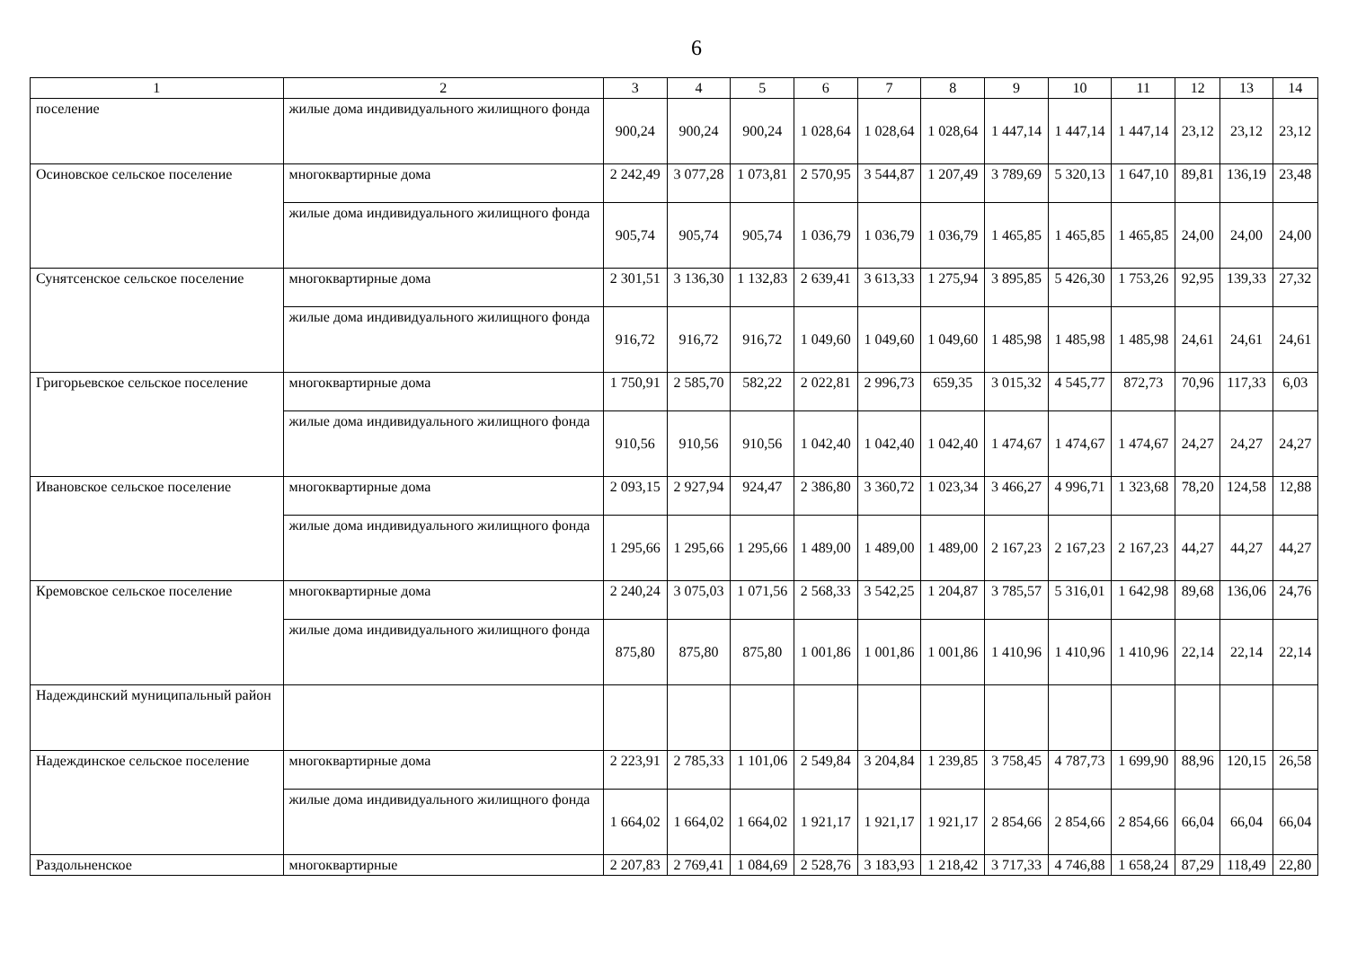6
| 1 | 2 | 3 | 4 | 5 | 6 | 7 | 8 | 9 | 10 | 11 | 12 | 13 | 14 |
| --- | --- | --- | --- | --- | --- | --- | --- | --- | --- | --- | --- | --- | --- |
| поселение | жилые дома индивидуального жилищного фонда | 900,24 | 900,24 | 900,24 | 1 028,64 | 1 028,64 | 1 028,64 | 1 447,14 | 1 447,14 | 1 447,14 | 23,12 | 23,12 | 23,12 |
| Осиновское сельское поселение | многоквартирные дома | 2 242,49 | 3 077,28 | 1 073,81 | 2 570,95 | 3 544,87 | 1 207,49 | 3 789,69 | 5 320,13 | 1 647,10 | 89,81 | 136,19 | 23,48 |
| | жилые дома индивидуального жилищного фонда | 905,74 | 905,74 | 905,74 | 1 036,79 | 1 036,79 | 1 036,79 | 1 465,85 | 1 465,85 | 1 465,85 | 24,00 | 24,00 | 24,00 |
| Сунятсенское сельское поселение | многоквартирные дома | 2 301,51 | 3 136,30 | 1 132,83 | 2 639,41 | 3 613,33 | 1 275,94 | 3 895,85 | 5 426,30 | 1 753,26 | 92,95 | 139,33 | 27,32 |
| | жилые дома индивидуального жилищного фонда | 916,72 | 916,72 | 916,72 | 1 049,60 | 1 049,60 | 1 049,60 | 1 485,98 | 1 485,98 | 1 485,98 | 24,61 | 24,61 | 24,61 |
| Григорьевское сельское поселение | многоквартирные дома | 1 750,91 | 2 585,70 | 582,22 | 2 022,81 | 2 996,73 | 659,35 | 3 015,32 | 4 545,77 | 872,73 | 70,96 | 117,33 | 6,03 |
| | жилые дома индивидуального жилищного фонда | 910,56 | 910,56 | 910,56 | 1 042,40 | 1 042,40 | 1 042,40 | 1 474,67 | 1 474,67 | 1 474,67 | 24,27 | 24,27 | 24,27 |
| Ивановское сельское поселение | многоквартирные дома | 2 093,15 | 2 927,94 | 924,47 | 2 386,80 | 3 360,72 | 1 023,34 | 3 466,27 | 4 996,71 | 1 323,68 | 78,20 | 124,58 | 12,88 |
| | жилые дома индивидуального жилищного фонда | 1 295,66 | 1 295,66 | 1 295,66 | 1 489,00 | 1 489,00 | 1 489,00 | 2 167,23 | 2 167,23 | 2 167,23 | 44,27 | 44,27 | 44,27 |
| Кремовское сельское поселение | многоквартирные дома | 2 240,24 | 3 075,03 | 1 071,56 | 2 568,33 | 3 542,25 | 1 204,87 | 3 785,57 | 5 316,01 | 1 642,98 | 89,68 | 136,06 | 24,76 |
| | жилые дома индивидуального жилищного фонда | 875,80 | 875,80 | 875,80 | 1 001,86 | 1 001,86 | 1 001,86 | 1 410,96 | 1 410,96 | 1 410,96 | 22,14 | 22,14 | 22,14 |
| Надеждинский муниципальный район | | | | | | | | | | | | | |
| Надеждинское сельское поселение | многоквартирные дома | 2 223,91 | 2 785,33 | 1 101,06 | 2 549,84 | 3 204,84 | 1 239,85 | 3 758,45 | 4 787,73 | 1 699,90 | 88,96 | 120,15 | 26,58 |
| | жилые дома индивидуального жилищного фонда | 1 664,02 | 1 664,02 | 1 664,02 | 1 921,17 | 1 921,17 | 1 921,17 | 2 854,66 | 2 854,66 | 2 854,66 | 66,04 | 66,04 | 66,04 |
| Раздольненское | многоквартирные | 2 207,83 | 2 769,41 | 1 084,69 | 2 528,76 | 3 183,93 | 1 218,42 | 3 717,33 | 4 746,88 | 1 658,24 | 87,29 | 118,49 | 22,80 |